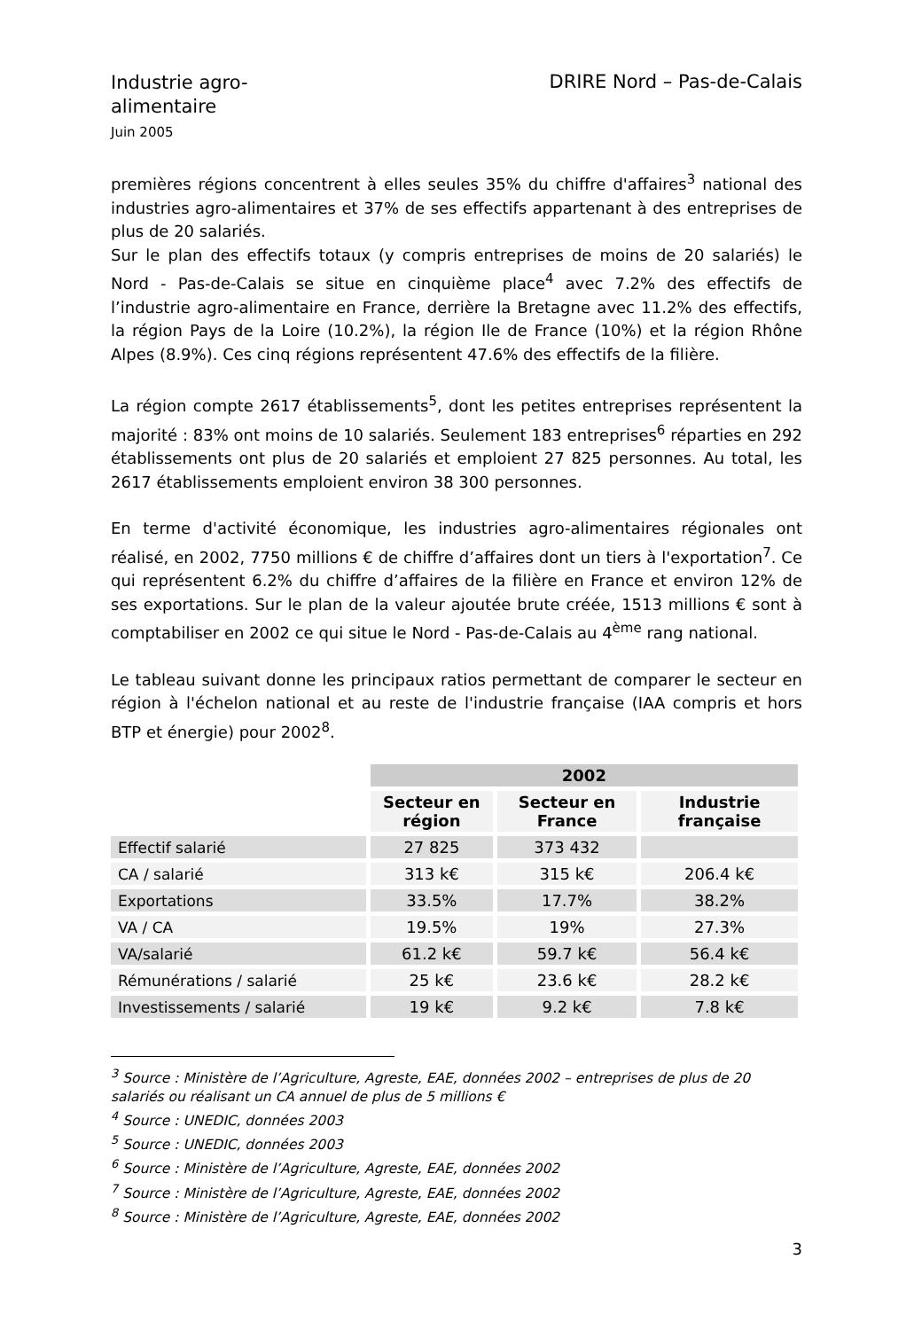Industrie agro-alimentaire
Juin 2005
DRIRE Nord – Pas-de-Calais
premières régions concentrent à elles seules 35% du chiffre d'affaires<sup>3</sup> national des industries agro-alimentaires et 37% de ses effectifs appartenant à des entreprises de plus de 20 salariés.
Sur le plan des effectifs totaux (y compris entreprises de moins de 20 salariés) le Nord - Pas-de-Calais se situe en cinquième place<sup>4</sup> avec 7.2% des effectifs de l’industrie agro-alimentaire en France, derrière la Bretagne avec 11.2% des effectifs, la région Pays de la Loire (10.2%), la région Ile de France (10%) et la région Rhône Alpes (8.9%). Ces cinq régions représentent 47.6% des effectifs de la filière.
La région compte 2617 établissements<sup>5</sup>, dont les petites entreprises représentent la majorité : 83% ont moins de 10 salariés. Seulement 183 entreprises<sup>6</sup> réparties en 292 établissements ont plus de 20 salariés et emploient 27 825 personnes. Au total, les 2617 établissements emploient environ 38 300 personnes.
En terme d'activité économique, les industries agro-alimentaires régionales ont réalisé, en 2002, 7750 millions € de chiffre d’affaires dont un tiers à l'exportation<sup>7</sup>. Ce qui représentent 6.2% du chiffre d’affaires de la filière en France et environ 12% de ses exportations. Sur le plan de la valeur ajoutée brute créée, 1513 millions € sont à comptabiliser en 2002 ce qui situe le Nord - Pas-de-Calais au 4<sup>ème</sup> rang national.
Le tableau suivant donne les principaux ratios permettant de comparer le secteur en région à l'échelon national et au reste de l'industrie française (IAA compris et hors BTP et énergie) pour 2002<sup>8</sup>.
| | 2002 | | |
| --- | --- | --- | --- |
| | Secteur en région | Secteur en France | Industrie française |
| Effectif salarié | 27 825 | 373 432 | |
| CA / salarié | 313 k€ | 315 k€ | 206.4 k€ |
| Exportations | 33.5% | 17.7% | 38.2% |
| VA / CA | 19.5% | 19% | 27.3% |
| VA/salarié | 61.2 k€ | 59.7 k€ | 56.4 k€ |
| Rémunérations / salarié | 25 k€ | 23.6 k€ | 28.2 k€ |
| Investissements / salarié | 19 k€ | 9.2 k€ | 7.8 k€ |
<sup>3</sup> Source : Ministère de l’Agriculture, Agreste, EAE, données 2002 – entreprises de plus de 20 salariés ou réalisant un CA annuel de plus de 5 millions €
<sup>4</sup> Source : UNEDIC, données 2003
<sup>5</sup> Source : UNEDIC, données 2003
<sup>6</sup> Source : Ministère de l’Agriculture, Agreste, EAE, données 2002
<sup>7</sup> Source : Ministère de l’Agriculture, Agreste, EAE, données 2002
<sup>8</sup> Source : Ministère de l’Agriculture, Agreste, EAE, données 2002
3